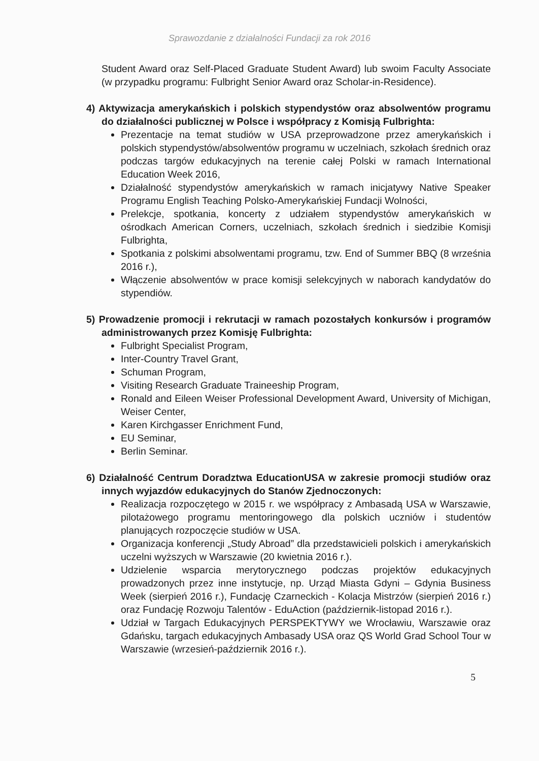Sprawozdanie z działalności Fundacji za rok 2016
Student Award oraz Self-Placed Graduate Student Award) lub swoim Faculty Associate (w przypadku programu: Fulbright Senior Award oraz Scholar-in-Residence).
4) Aktywizacja amerykańskich i polskich stypendystów oraz absolwentów programu do działalności publicznej w Polsce i współpracy z Komisją Fulbrighta:
Prezentacje na temat studiów w USA przeprowadzone przez amerykańskich i polskich stypendystów/absolwentów programu w uczelniach, szkołach średnich oraz podczas targów edukacyjnych na terenie całej Polski w ramach International Education Week 2016,
Działalność stypendystów amerykańskich w ramach inicjatywy Native Speaker Programu English Teaching Polsko-Amerykańskiej Fundacji Wolności,
Prelekcje, spotkania, koncerty z udziałem stypendystów amerykańskich w ośrodkach American Corners, uczelniach, szkołach średnich i siedzibie Komisji Fulbrighta,
Spotkania z polskimi absolwentami programu, tzw. End of Summer BBQ (8 września 2016 r.),
Włączenie absolwentów w prace komisji selekcyjnych w naborach kandydatów do stypendiów.
5) Prowadzenie promocji i rekrutacji w ramach pozostałych konkursów i programów administrowanych przez Komisję Fulbrighta:
Fulbright Specialist Program,
Inter-Country Travel Grant,
Schuman Program,
Visiting Research Graduate Traineeship Program,
Ronald and Eileen Weiser Professional Development Award, University of Michigan, Weiser Center,
Karen Kirchgasser Enrichment Fund,
EU Seminar,
Berlin Seminar.
6) Działalność Centrum Doradztwa EducationUSA w zakresie promocji studiów oraz innych wyjazdów edukacyjnych do Stanów Zjednoczonych:
Realizacja rozpoczętego w 2015 r. we współpracy z Ambasadą USA w Warszawie, pilotażowego programu mentoringowego dla polskich uczniów i studentów planujących rozpoczęcie studiów w USA.
Organizacja konferencji „Study Abroad” dla przedstawicieli polskich i amerykańskich uczelni wyższych w Warszawie (20 kwietnia 2016 r.).
Udzielenie wsparcia merytorycznego podczas projektów edukacyjnych prowadzonych przez inne instytucje, np. Urząd Miasta Gdyni – Gdynia Business Week (sierpień 2016 r.), Fundację Czarneckich - Kolacja Mistrzów (sierpień 2016 r.) oraz Fundację Rozwoju Talentów - EduAction (październik-listopad 2016 r.).
Udział w Targach Edukacyjnych PERSPEKTYWY we Wrocławiu, Warszawie oraz Gdańsku, targach edukacyjnych Ambasady USA oraz QS World Grad School Tour w Warszawie (wrzesień-październik 2016 r.).
5